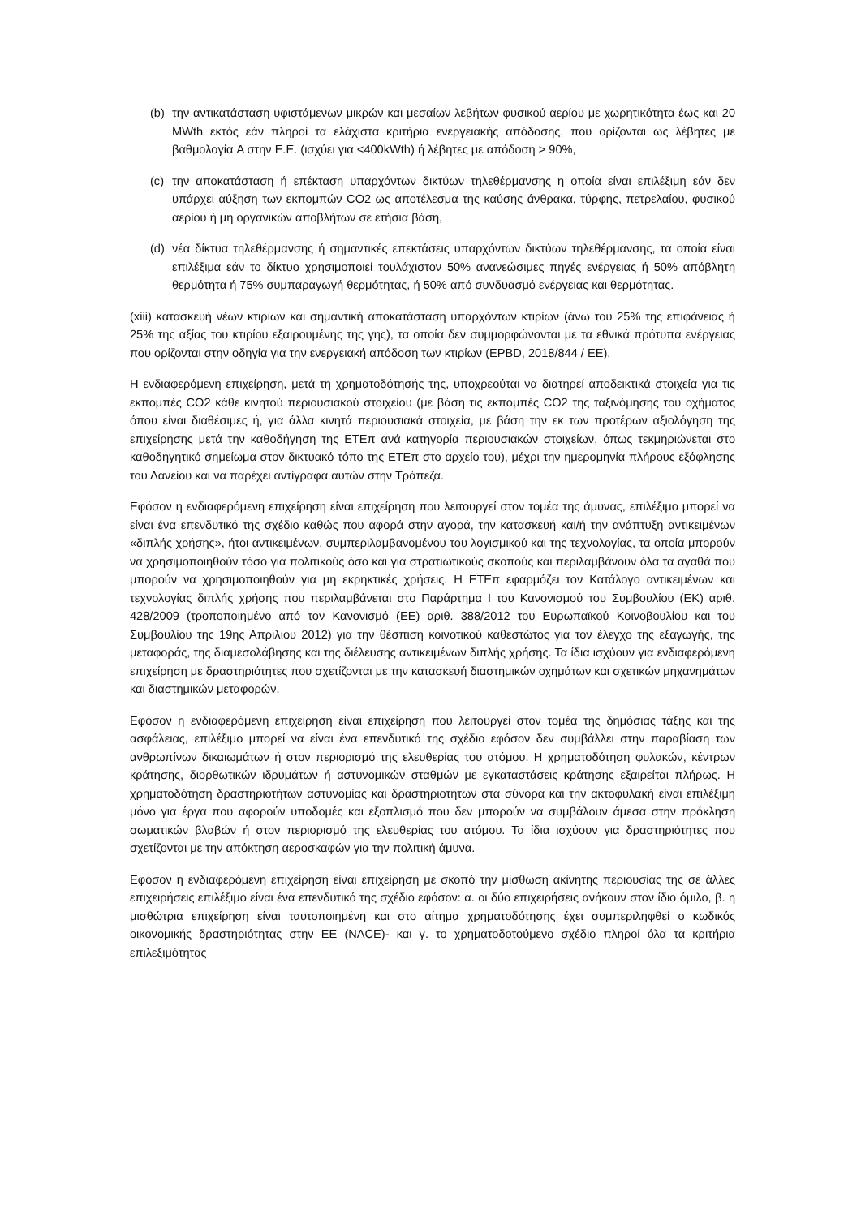(b) την αντικατάσταση υφιστάμενων μικρών και μεσαίων λεβήτων φυσικού αερίου με χωρητικότητα έως και 20 MWth εκτός εάν πληροί τα ελάχιστα κριτήρια ενεργειακής απόδοσης, που ορίζονται ως λέβητες με βαθμολογία A στην Ε.Ε. (ισχύει για <400kWth) ή λέβητες με απόδοση > 90%,
(c) την αποκατάσταση ή επέκταση υπαρχόντων δικτύων τηλεθέρμανσης η οποία είναι επιλέξιμη εάν δεν υπάρχει αύξηση των εκπομπών CO2 ως αποτέλεσμα της καύσης άνθρακα, τύρφης, πετρελαίου, φυσικού αερίου ή μη οργανικών αποβλήτων σε ετήσια βάση,
(d) νέα δίκτυα τηλεθέρμανσης ή σημαντικές επεκτάσεις υπαρχόντων δικτύων τηλεθέρμανσης, τα οποία είναι επιλέξιμα εάν το δίκτυο χρησιμοποιεί τουλάχιστον 50% ανανεώσιμες πηγές ενέργειας ή 50% απόβλητη θερμότητα ή 75% συμπαραγωγή θερμότητας, ή 50% από συνδυασμό ενέργειας και θερμότητας.
(xiii) κατασκευή νέων κτιρίων και σημαντική αποκατάσταση υπαρχόντων κτιρίων (άνω του 25% της επιφάνειας ή 25% της αξίας του κτιρίου εξαιρουμένης της γης), τα οποία δεν συμμορφώνονται με τα εθνικά πρότυπα ενέργειας που ορίζονται στην οδηγία για την ενεργειακή απόδοση των κτιρίων (EPBD, 2018/844 / ΕΕ).
Η ενδιαφερόμενη επιχείρηση, μετά τη χρηματοδότησής της, υποχρεούται να διατηρεί αποδεικτικά στοιχεία για τις εκπομπές CO2 κάθε κινητού περιουσιακού στοιχείου (με βάση τις εκπομπές CO2 της ταξινόμησης του οχήματος όπου είναι διαθέσιμες ή, για άλλα κινητά περιουσιακά στοιχεία, με βάση την εκ των προτέρων αξιολόγηση της επιχείρησης μετά την καθοδήγηση της ΕΤΕπ ανά κατηγορία περιουσιακών στοιχείων, όπως τεκμηριώνεται στο καθοδηγητικό σημείωμα στον δικτυακό τόπο της ΕΤΕπ στο αρχείο του), μέχρι την ημερομηνία πλήρους εξόφλησης του Δανείου και να παρέχει αντίγραφα αυτών στην Τράπεζα.
Εφόσον η ενδιαφερόμενη επιχείρηση είναι επιχείρηση που λειτουργεί στον τομέα της άμυνας, επιλέξιμο μπορεί να είναι ένα επενδυτικό της σχέδιο καθώς που αφορά στην αγορά, την κατασκευή και/ή την ανάπτυξη αντικειμένων «διπλής χρήσης», ήτοι αντικειμένων, συμπεριλαμβανομένου του λογισμικού και της τεχνολογίας, τα οποία μπορούν να χρησιμοποιηθούν τόσο για πολιτικούς όσο και για στρατιωτικούς σκοπούς και περιλαμβάνουν όλα τα αγαθά που μπορούν να χρησιμοποιηθούν για μη εκρηκτικές χρήσεις. Η ΕΤΕπ εφαρμόζει τον Κατάλογο αντικειμένων και τεχνολογίας διπλής χρήσης που περιλαμβάνεται στο Παράρτημα I του Κανονισμού του Συμβουλίου (ΕΚ) αριθ. 428/2009 (τροποποιημένο από τον Κανονισμό (ΕΕ) αριθ. 388/2012 του Ευρωπαϊκού Κοινοβουλίου και του Συμβουλίου της 19ης Απριλίου 2012) για την θέσπιση κοινοτικού καθεστώτος για τον έλεγχο της εξαγωγής, της μεταφοράς, της διαμεσολάβησης και της διέλευσης αντικειμένων διπλής χρήσης. Τα ίδια ισχύουν για ενδιαφερόμενη επιχείρηση με δραστηριότητες που σχετίζονται με την κατασκευή διαστημικών οχημάτων και σχετικών μηχανημάτων και διαστημικών μεταφορών.
Εφόσον η ενδιαφερόμενη επιχείρηση είναι επιχείρηση που λειτουργεί στον τομέα της δημόσιας τάξης και της ασφάλειας, επιλέξιμο μπορεί να είναι ένα επενδυτικό της σχέδιο εφόσον δεν συμβάλλει στην παραβίαση των ανθρωπίνων δικαιωμάτων ή στον περιορισμό της ελευθερίας του ατόμου. Η χρηματοδότηση φυλακών, κέντρων κράτησης, διορθωτικών ιδρυμάτων ή αστυνομικών σταθμών με εγκαταστάσεις κράτησης εξαιρείται πλήρως. Η χρηματοδότηση δραστηριοτήτων αστυνομίας και δραστηριοτήτων στα σύνορα και την ακτοφυλακή είναι επιλέξιμη μόνο για έργα που αφορούν υποδομές και εξοπλισμό που δεν μπορούν να συμβάλουν άμεσα στην πρόκληση σωματικών βλαβών ή στον περιορισμό της ελευθερίας του ατόμου. Τα ίδια ισχύουν για δραστηριότητες που σχετίζονται με την απόκτηση αεροσκαφών για την πολιτική άμυνα.
Εφόσον η ενδιαφερόμενη επιχείρηση είναι επιχείρηση με σκοπό την μίσθωση ακίνητης περιουσίας της σε άλλες επιχειρήσεις επιλέξιμο είναι ένα επενδυτικό της σχέδιο εφόσον: α. οι δύο επιχειρήσεις ανήκουν στον ίδιο όμιλο, β. η μισθώτρια επιχείρηση είναι ταυτοποιημένη και στο αίτημα χρηματοδότησης έχει συμπεριληφθεί ο κωδικός οικονομικής δραστηριότητας στην ΕΕ (NACE)- και γ. το χρηματοδοτούμενο σχέδιο πληροί όλα τα κριτήρια επιλεξιμότητας